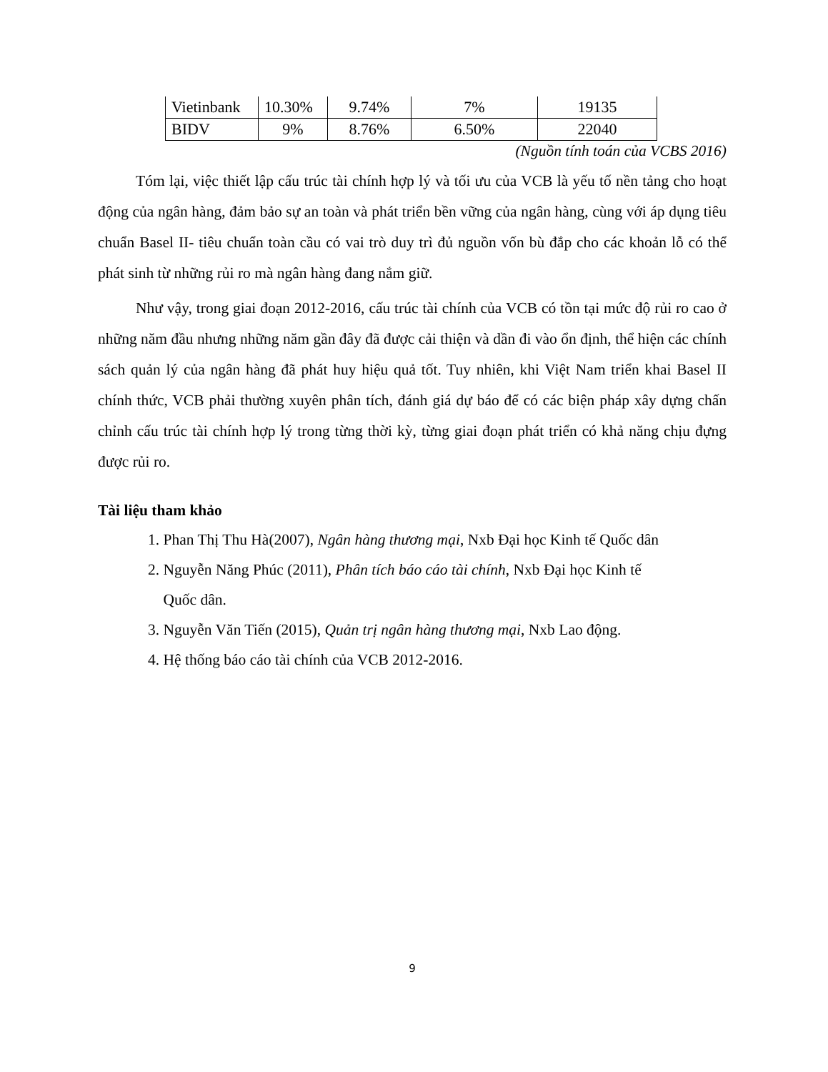| Vietinbank | 10.30% | 9.74% | 7% | 19135 |
| BIDV | 9% | 8.76% | 6.50% | 22040 |
(Nguồn tính toán của VCBS 2016)
Tóm lại, việc thiết lập cấu trúc tài chính hợp lý và tối ưu của VCB là yếu tố nền tảng cho hoạt động của ngân hàng, đảm bảo sự an toàn và phát triển bền vững của ngân hàng, cùng với áp dụng tiêu chuẩn Basel II- tiêu chuẩn toàn cầu có vai trò duy trì đủ nguồn vốn bù đắp cho các khoản lỗ có thể phát sinh từ những rủi ro mà ngân hàng đang nắm giữ.
Như vậy, trong giai đoạn 2012-2016, cấu trúc tài chính của VCB có tồn tại mức độ rủi ro cao ở những năm đầu nhưng những năm gần đây đã được cải thiện và dần đi vào ổn định, thể hiện các chính sách quản lý của ngân hàng đã phát huy hiệu quả tốt. Tuy nhiên, khi Việt Nam triển khai Basel II chính thức, VCB phải thường xuyên phân tích, đánh giá dự báo để có các biện pháp xây dựng chấn chỉnh cấu trúc tài chính hợp lý trong từng thời kỳ, từng giai đoạn phát triển có khả năng chịu đựng được rủi ro.
Tài liệu tham khảo
1. Phan Thị Thu Hà(2007), Ngân hàng thương mại, Nxb Đại học Kinh tế Quốc dân
2. Nguyễn Năng Phúc (2011), Phân tích báo cáo tài chính, Nxb Đại học Kinh tế
Quốc dân.
3. Nguyễn Văn Tiến (2015), Quản trị ngân hàng thương mại, Nxb Lao động.
4. Hệ thống báo cáo tài chính của VCB 2012-2016.
9